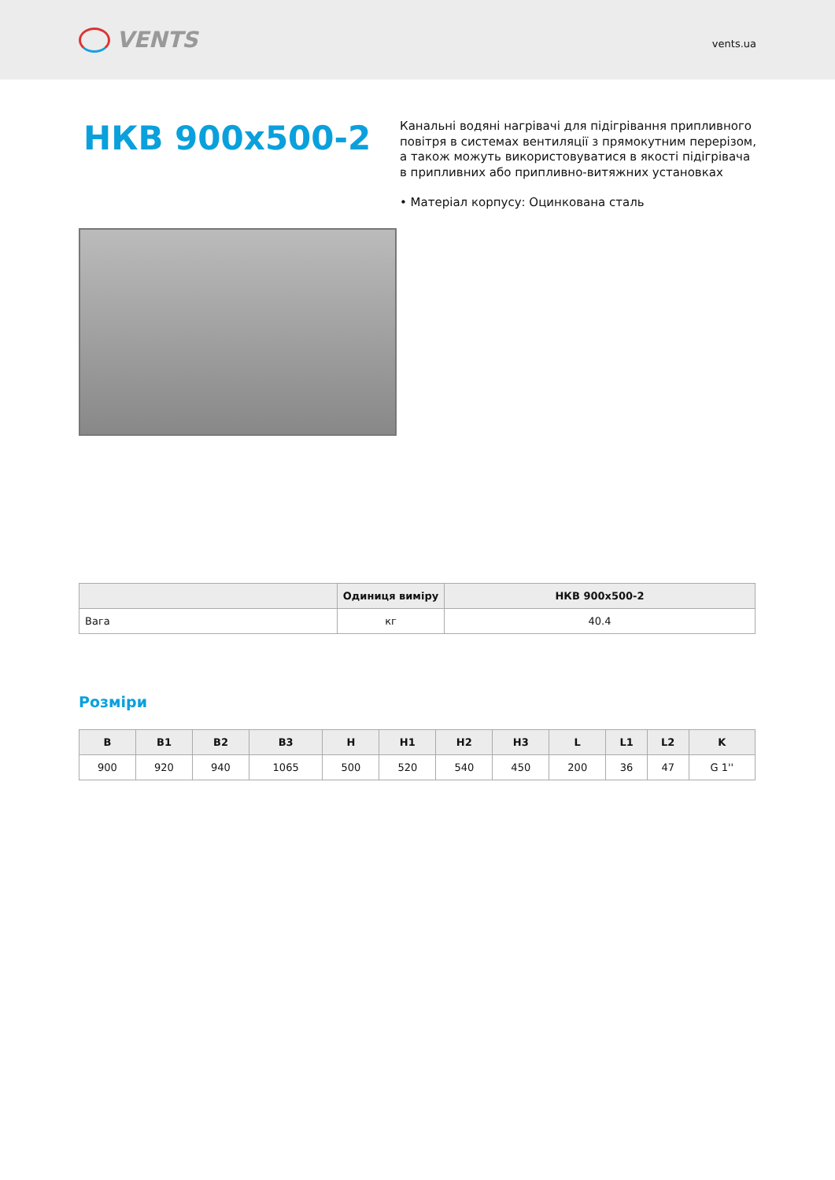VENTS
vents.ua
НКВ 900х500-2
Канальні водяні нагрівачі для підігрівання припливного повітря в системах вентиляції з прямокутним перерізом, а також можуть використовуватися в якості підігрівача в припливних або припливно-витяжних установках
• Матеріал корпусу: Оцинкована сталь
| | Одиниця виміру | НКВ 900х500-2 |
| --- | --- | --- |
| Вага | кг | 40.4 |
Розміри
| B | B1 | B2 | B3 | H | H1 | H2 | H3 | L | L1 | L2 | K |
| --- | --- | --- | --- | --- | --- | --- | --- | --- | --- | --- | --- |
| 900 | 920 | 940 | 1065 | 500 | 520 | 540 | 450 | 200 | 36 | 47 | G 1'' |